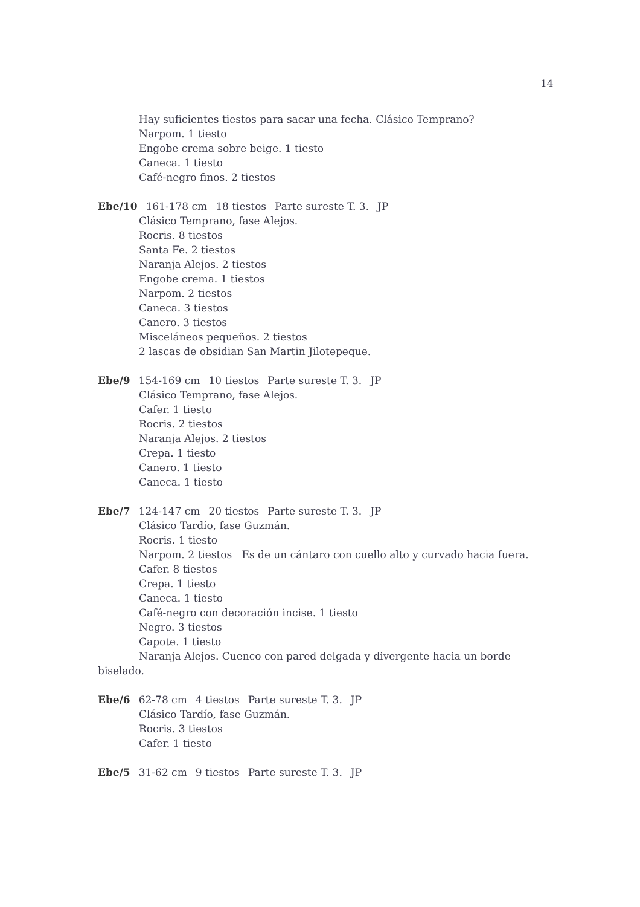14
Hay suficientes tiestos para sacar una fecha. Clásico Temprano?
Narpom. 1 tiesto
Engobe crema sobre beige. 1 tiesto
Caneca. 1 tiesto
Café-negro finos. 2 tiestos
Ebe/10 161-178 cm 18 tiestos Parte sureste T. 3. JP
Clásico Temprano, fase Alejos.
Rocris. 8 tiestos
Santa Fe. 2 tiestos
Naranja Alejos. 2 tiestos
Engobe crema. 1 tiestos
Narpom. 2 tiestos
Caneca. 3 tiestos
Canero. 3 tiestos
Misceláneos pequeños. 2 tiestos
2 lascas de obsidian San Martin Jilotepeque.
Ebe/9 154-169 cm 10 tiestos Parte sureste T. 3. JP
Clásico Temprano, fase Alejos.
Cafer. 1 tiesto
Rocris. 2 tiestos
Naranja Alejos. 2 tiestos
Crepa. 1 tiesto
Canero. 1 tiesto
Caneca. 1 tiesto
Ebe/7 124-147 cm 20 tiestos Parte sureste T. 3. JP
Clásico Tardío, fase Guzmán.
Rocris. 1 tiesto
Narpom. 2 tiestos Es de un cántaro con cuello alto y curvado hacia fuera.
Cafer. 8 tiestos
Crepa. 1 tiesto
Caneca. 1 tiesto
Café-negro con decoración incise. 1 tiesto
Negro. 3 tiestos
Capote. 1 tiesto
Naranja Alejos. Cuenco con pared delgada y divergente hacia un borde biselado.
Ebe/6 62-78 cm 4 tiestos Parte sureste T. 3. JP
Clásico Tardío, fase Guzmán.
Rocris. 3 tiestos
Cafer. 1 tiesto
Ebe/5 31-62 cm 9 tiestos Parte sureste T. 3. JP